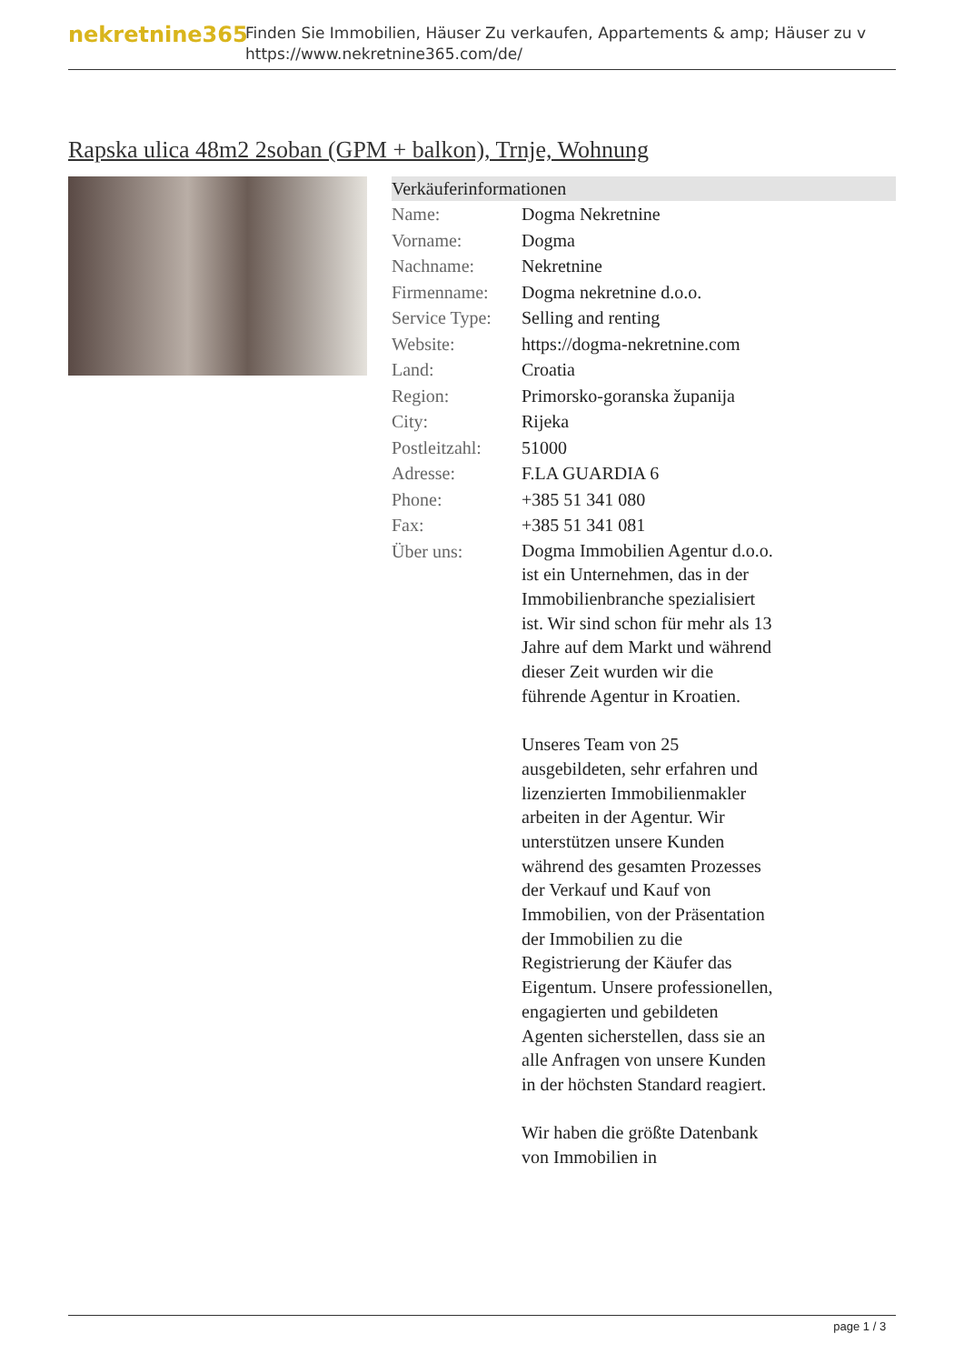nekretnine365
Finden Sie Immobilien, Häuser Zu verkaufen, Appartements & amp; Häuser zu v
https://www.nekretnine365.com/de/
Rapska ulica 48m2 2soban (GPM + balkon), Trnje, Wohnung
| Verkäuferinformationen | | |
| --- | --- | --- |
| Name: | Dogma Nekretnine | |
| Vorname: | Dogma | |
| Nachname: | Nekretnine | |
| Firmenname: | Dogma nekretnine d.o.o. | |
| Service Type: | Selling and renting | |
| Website: | https://dogma-nekretnine.com | |
| Land: | Croatia | |
| Region: | Primorsko-goranska županija | |
| City: | Rijeka | |
| Postleitzahl: | 51000 | |
| Adresse: | F.LA GUARDIA 6 | |
| Phone: | +385 51 341 080 | |
| Fax: | +385 51 341 081 | |
| Über uns: | Dogma Immobilien Agentur d.o.o. ist ein Unternehmen, das in der Immobilienbranche spezialisiert ist. Wir sind schon für mehr als 13 Jahre auf dem Markt und während dieser Zeit wurden wir die führende Agentur in Kroatien. Unseres Team von 25 ausgebildeten, sehr erfahren und lizenzierten Immobilienmakler arbeiten in der Agentur. Wir unterstützen unsere Kunden während des gesamten Prozesses der Verkauf und Kauf von Immobilien, von der Präsentation der Immobilien zu die Registrierung der Käufer das Eigentum. Unsere professionellen, engagierten und gebildeten Agenten sicherstellen, dass sie an alle Anfragen von unsere Kunden in der höchsten Standard reagiert. Wir haben die größte Datenbank von Immobilien in | |
page 1 / 3